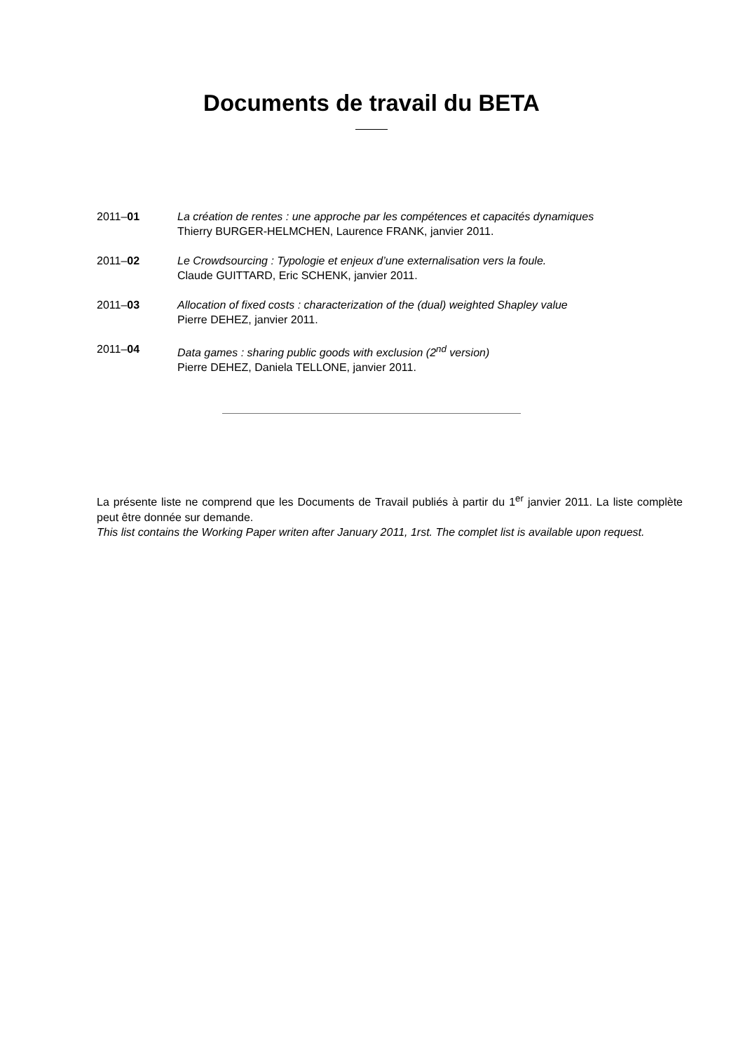Documents de travail du BETA
2011–01 La création de rentes : une approche par les compétences et capacités dynamiques
Thierry BURGER-HELMCHEN, Laurence FRANK, janvier 2011.
2011–02 Le Crowdsourcing : Typologie et enjeux d’une externalisation vers la foule.
Claude GUITTARD, Eric SCHENK, janvier 2011.
2011–03 Allocation of fixed costs : characterization of the (dual) weighted Shapley value
Pierre DEHEZ, janvier 2011.
2011–04 Data games : sharing public goods with exclusion (2<sup>nd</sup> version)
Pierre DEHEZ, Daniela TELLONE, janvier 2011.
La présente liste ne comprend que les Documents de Travail publiés à partir du 1<sup>er</sup> janvier 2011. La liste complète peut être donnée sur demande.
This list contains the Working Paper writen after January 2011, 1rst. The complet list is available upon request.